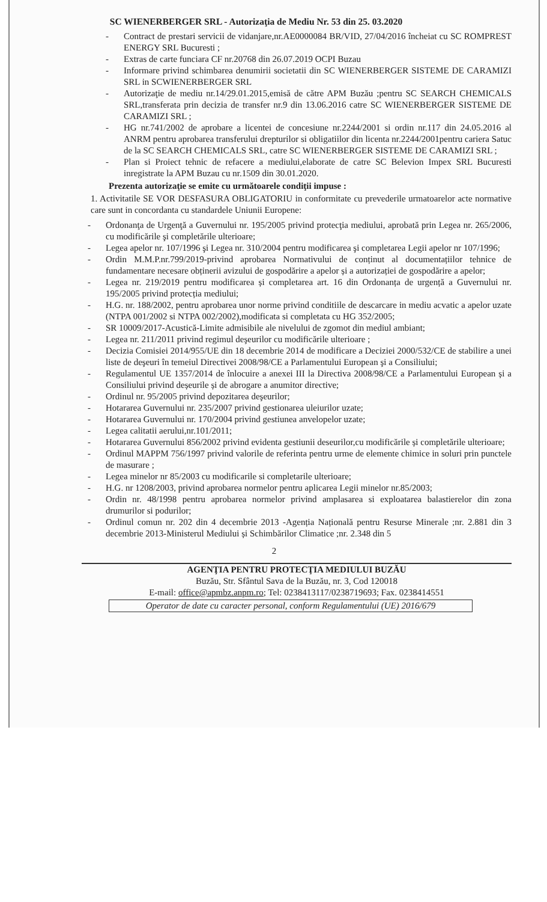SC WIENERBERGER SRL - Autorizaţia de Mediu Nr. 53 din 25. 03.2020
- Contract de prestari servicii de vidanjare,nr.AE0000084 BR/VID, 27/04/2016 încheiat cu SC ROMPREST ENERGY SRL Bucuresti ;
- Extras de carte funciara CF nr.20768 din 26.07.2019 OCPI Buzau
- Informare privind schimbarea denumirii societatii din SC WIENERBERGER SISTEME DE CARAMIZI SRL in SCWIENERBERGER SRL
- Autorizaţie de mediu nr.14/29.01.2015,emisă de către APM Buzău ;pentru SC SEARCH CHEMICALS SRL,transferata prin decizia de transfer nr.9 din 13.06.2016 catre SC WIENERBERGER SISTEME DE CARAMIZI SRL ;
- HG nr.741/2002 de aprobare a licentei de concesiune nr.2244/2001 si ordin nr.117 din 24.05.2016 al ANRM pentru aprobarea transferului drepturilor si obligatiilor din licenta nr.2244/2001pentru cariera Satuc de la SC SEARCH CHEMICALS SRL, catre SC WIENERBERGER SISTEME DE CARAMIZI SRL ;
- Plan si Proiect tehnic de refacere a mediului,elaborate de catre SC Belevion Impex SRL Bucuresti inregistrate la APM Buzau cu nr.1509 din 30.01.2020.
Prezenta autorizaţie se emite cu următoarele condiţii impuse :
1. Activitatile SE VOR DESFASURA OBLIGATORIU in conformitate cu prevederile urmatoarelor acte normative care sunt in concordanta cu standardele Uniunii Europene:
- Ordonanţa de Urgenţă a Guvernului nr. 195/2005 privind protecţia mediului, aprobată prin Legea nr. 265/2006, cu modificările şi completările ulterioare;
- Legea apelor nr. 107/1996 şi Legea nr. 310/2004 pentru modificarea şi completarea Legii apelor nr 107/1996;
- Ordin M.M.P.nr.799/2019-privind aprobarea Normativului de conținut al documentațiilor tehnice de fundamentare necesare obținerii avizului de gospodărire a apelor și a autorizației de gospodărire a apelor;
- Legea nr. 219/2019 pentru modificarea și completarea art. 16 din Ordonanța de urgență a Guvernului nr. 195/2005 privind protecția mediului;
- H.G. nr. 188/2002, pentru aprobarea unor norme privind conditiile de descarcare in mediu acvatic a apelor uzate (NTPA 001/2002 si NTPA 002/2002),modificata si completata cu HG 352/2005;
- SR 10009/2017-Acustică-Limite admisibile ale nivelului de zgomot din mediul ambiant;
- Legea nr. 211/2011 privind regimul deşeurilor cu modificările ulterioare ;
- Decizia Comisiei 2014/955/UE din 18 decembrie 2014 de modificare a Deciziei 2000/532/CE de stabilire a unei liste de deşeuri în temeiul Directivei 2008/98/CE a Parlamentului European şi a Consiliului;
- Regulamentul UE 1357/2014 de înlocuire a anexei III la Directiva 2008/98/CE a Parlamentului European și a Consiliului privind deșeurile și de abrogare a anumitor directive;
- Ordinul nr. 95/2005 privind depozitarea deşeurilor;
- Hotararea Guvernului nr. 235/2007 privind gestionarea uleiurilor uzate;
- Hotararea Guvernului nr. 170/2004 privind gestiunea anvelopelor uzate;
- Legea calitatii aerului,nr.101/2011;
- Hotararea Guvernului 856/2002 privind evidenta gestiunii deseurilor,cu modificările și completările ulterioare;
- Ordinul MAPPM 756/1997 privind valorile de referinta pentru urme de elemente chimice in soluri prin punctele de masurare ;
- Legea minelor nr 85/2003 cu modificarile si completarile ulterioare;
- H.G. nr 1208/2003, privind aprobarea normelor pentru aplicarea Legii minelor nr.85/2003;
- Ordin nr. 48/1998 pentru aprobarea normelor privind amplasarea si exploatarea balastierelor din zona drumurilor si podurilor;
- Ordinul comun nr. 202 din 4 decembrie 2013 -Agenția Națională pentru Resurse Minerale ;nr. 2.881 din 3 decembrie 2013-Ministerul Mediului și Schimbărilor Climatice ;nr. 2.348 din 5
2
AGENŢIA PENTRU PROTECŢIA MEDIULUI BUZĂU
Buzău, Str. Sfântul Sava de la Buzău, nr. 3, Cod 120018
E-mail: office@apmbz.anpm.ro; Tel: 0238413117/0238719693; Fax. 0238414551
Operator de date cu caracter personal, conform Regulamentului (UE) 2016/679